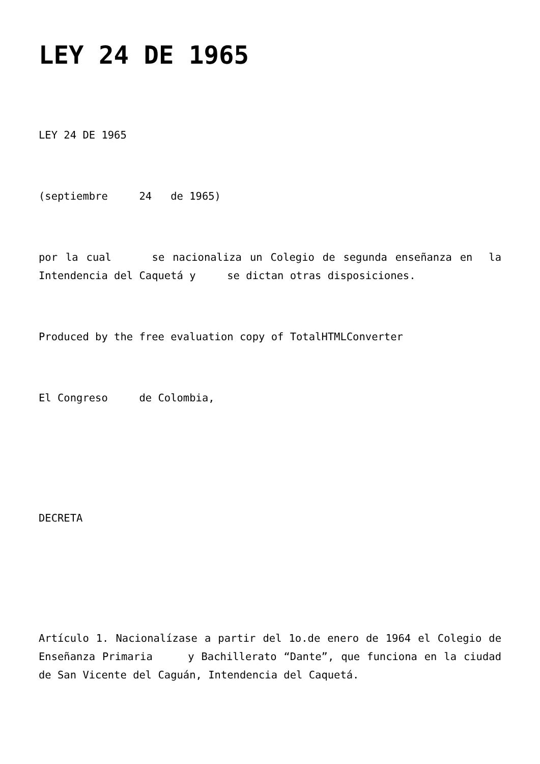LEY 24 DE 1965
LEY 24 DE 1965
(septiembre 24 de 1965)
por la cual se nacionaliza un Colegio de segunda enseñanza en la Intendencia del Caquetá y se dictan otras disposiciones.
Produced by the free evaluation copy of TotalHTMLConverter
El Congreso de Colombia,
DECRETA
Artículo 1. Nacionalízase a partir del 1o.de enero de 1964 el Colegio de Enseñanza Primaria y Bachillerato “Dante”, que funciona en la ciudad de San Vicente del Caguán, Intendencia del Caquetá.